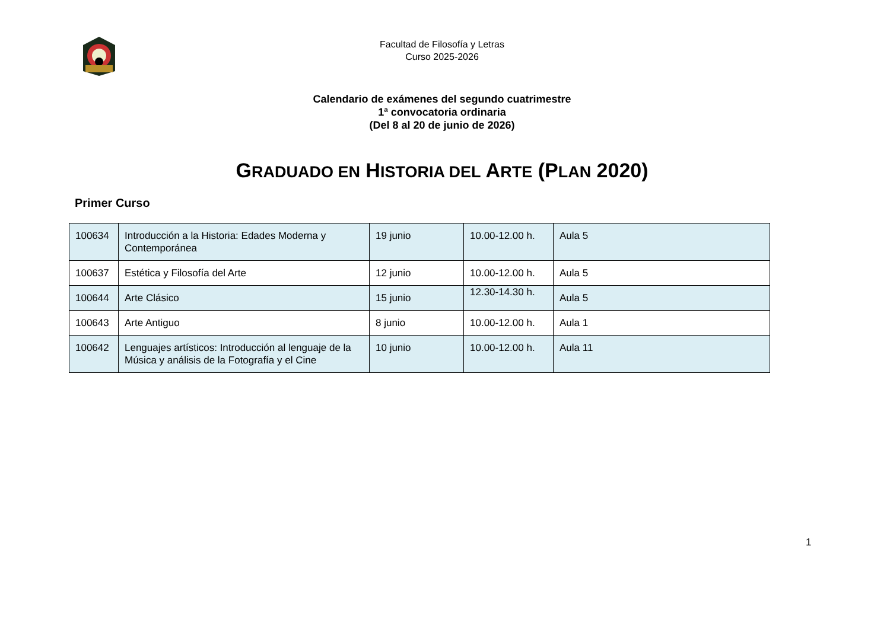Facultad de Filosofía y Letras
Curso 2025-2026
Calendario de exámenes del segundo cuatrimestre
1ª convocatoria ordinaria
(Del 8 al 20 de junio de 2026)
GRADUADO EN HISTORIA DEL ARTE (PLAN 2020)
Primer Curso
| 100634 | Introducción a la Historia: Edades Moderna y Contemporánea | 19 junio | 10.00-12.00 h. | Aula 5 |
| 100637 | Estética y Filosofía del Arte | 12 junio | 10.00-12.00 h. | Aula 5 |
| 100644 | Arte Clásico | 15 junio | 12.30-14.30 h. | Aula 5 |
| 100643 | Arte Antiguo | 8 junio | 10.00-12.00 h. | Aula 1 |
| 100642 | Lenguajes artísticos: Introducción al lenguaje de la Música y análisis de la Fotografía y el Cine | 10 junio | 10.00-12.00 h. | Aula 11 |
1